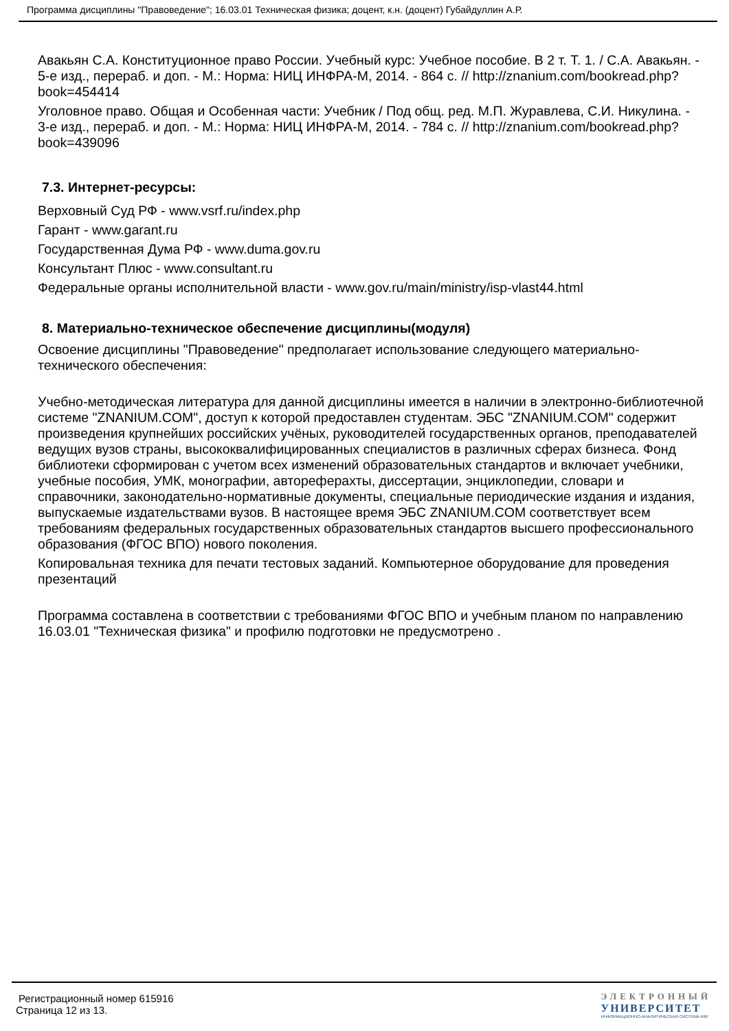Программа дисциплины "Правоведение"; 16.03.01 Техническая физика; доцент, к.н. (доцент) Губайдуллин А.Р.
Авакьян С.А. Конституционное право России. Учебный курс: Учебное пособие. В 2 т. Т. 1. / С.А. Авакьян. - 5-е изд., перераб. и доп. - М.: Норма: НИЦ ИНФРА-М, 2014. - 864 с. // http://znanium.com/bookread.php?book=454414
Уголовное право. Общая и Особенная части: Учебник / Под общ. ред. М.П. Журавлева, С.И. Никулина. - 3-е изд., перераб. и доп. - М.: Норма: НИЦ ИНФРА-М, 2014. - 784 с. // http://znanium.com/bookread.php?book=439096
7.3. Интернет-ресурсы:
Верховный Суд РФ - www.vsrf.ru/index.php
Гарант - www.garant.ru
Государственная Дума РФ - www.duma.gov.ru
Консультант Плюс - www.consultant.ru
Федеральные органы исполнительной власти - www.gov.ru/main/ministry/isp-vlast44.html
8. Материально-техническое обеспечение дисциплины(модуля)
Освоение дисциплины "Правоведение" предполагает использование следующего материально-технического обеспечения:
Учебно-методическая литература для данной дисциплины имеется в наличии в электронно-библиотечной системе "ZNANIUM.COM", доступ к которой предоставлен студентам. ЭБС "ZNANIUM.COM" содержит произведения крупнейших российских учёных, руководителей государственных органов, преподавателей ведущих вузов страны, высококвалифицированных специалистов в различных сферах бизнеса. Фонд библиотеки сформирован с учетом всех изменений образовательных стандартов и включает учебники, учебные пособия, УМК, монографии, автореферахты, диссертации, энциклопедии, словари и справочники, законодательно-нормативные документы, специальные периодические издания и издания, выпускаемые издательствами вузов. В настоящее время ЭБС ZNANIUM.COM соответствует всем требованиям федеральных государственных образовательных стандартов высшего профессионального образования (ФГОС ВПО) нового поколения.
Копировальная техника для печати тестовых заданий. Компьютерное оборудование для проведения презентаций
Программа составлена в соответствии с требованиями ФГОС ВПО и учебным планом по направлению 16.03.01 "Техническая физика" и профилю подготовки не предусмотрено .
Регистрационный номер 615916
Страница 12 из 13.
ЭЛЕКТРОННЫЙ
УНИВЕРСИТЕТ
ИНФОРМАЦИОННО-АНАЛИТИЧЕСКАЯ СИСТЕМА КФУ